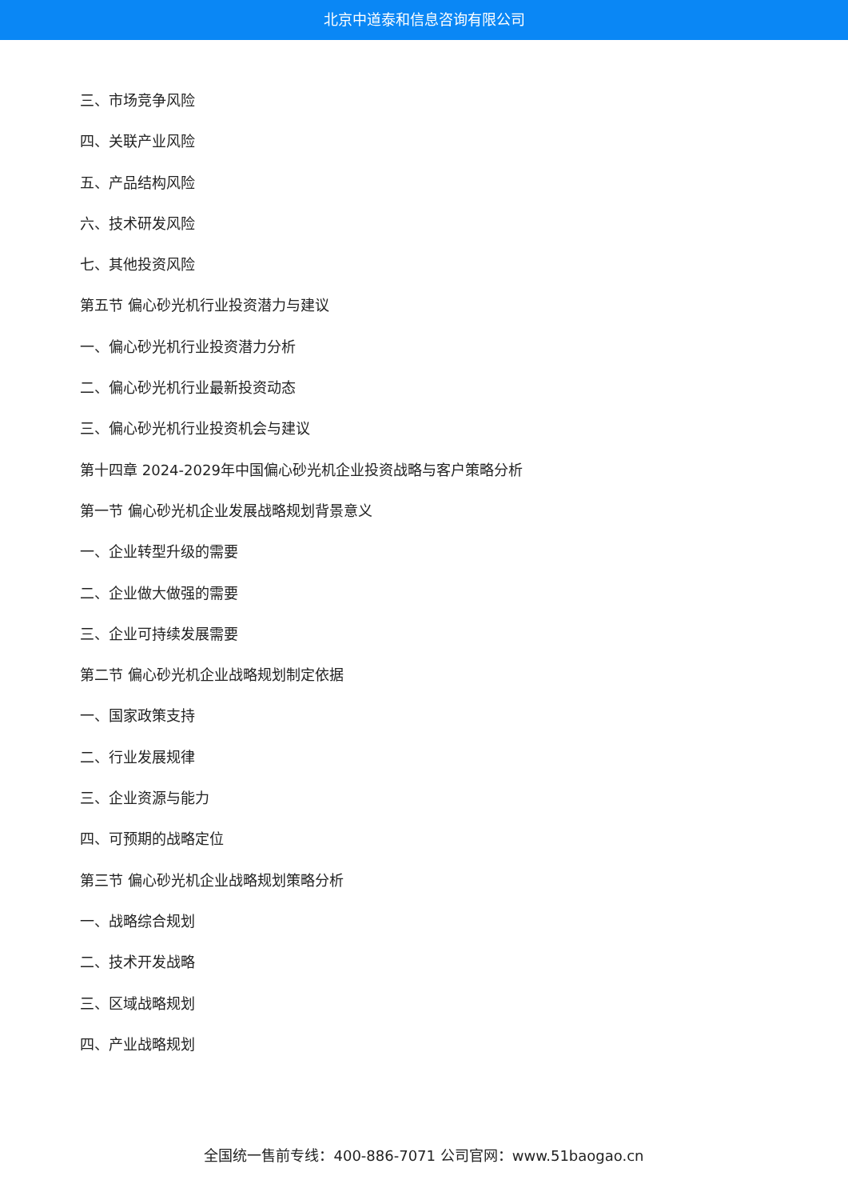北京中道泰和信息咨询有限公司
三、市场竞争风险
四、关联产业风险
五、产品结构风险
六、技术研发风险
七、其他投资风险
第五节 偏心砂光机行业投资潜力与建议
一、偏心砂光机行业投资潜力分析
二、偏心砂光机行业最新投资动态
三、偏心砂光机行业投资机会与建议
第十四章 2024-2029年中国偏心砂光机企业投资战略与客户策略分析
第一节 偏心砂光机企业发展战略规划背景意义
一、企业转型升级的需要
二、企业做大做强的需要
三、企业可持续发展需要
第二节 偏心砂光机企业战略规划制定依据
一、国家政策支持
二、行业发展规律
三、企业资源与能力
四、可预期的战略定位
第三节 偏心砂光机企业战略规划策略分析
一、战略综合规划
二、技术开发战略
三、区域战略规划
四、产业战略规划
全国统一售前专线：400-886-7071 公司官网：www.51baogao.cn